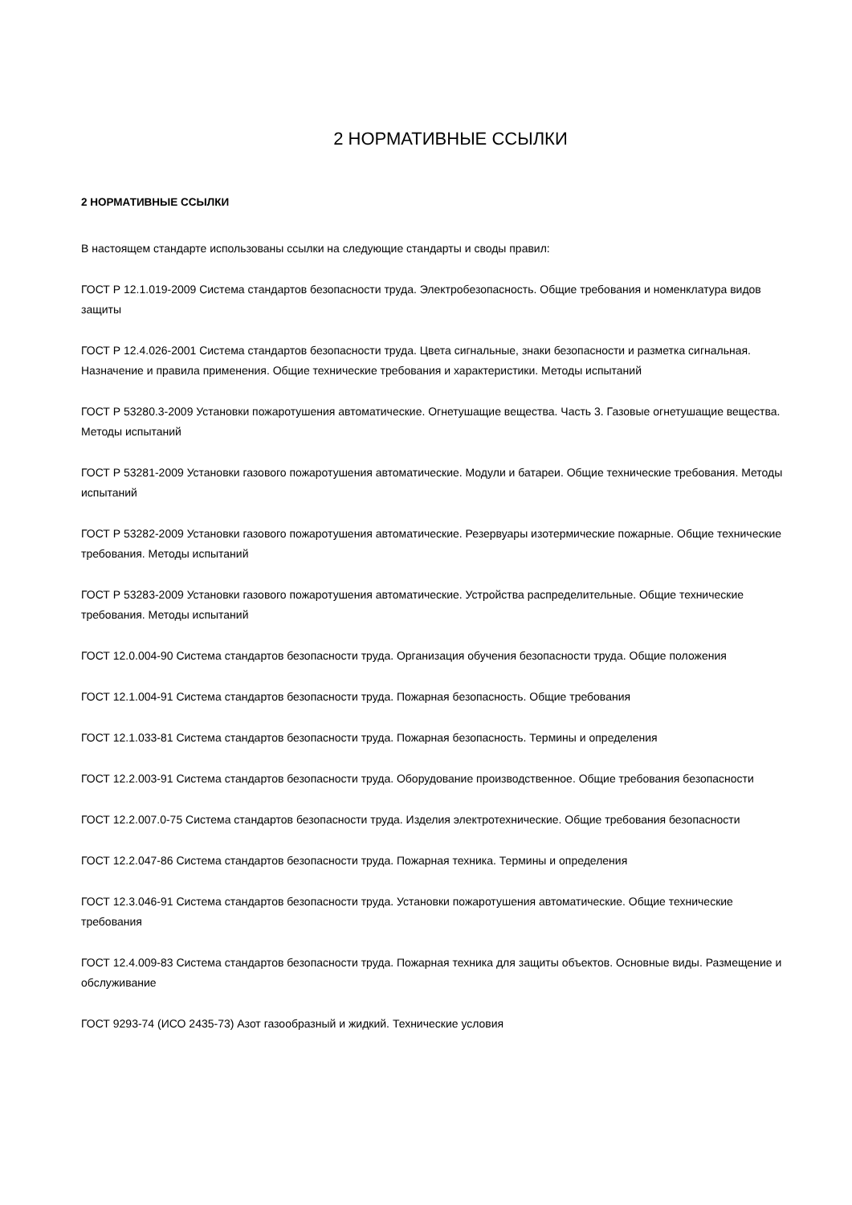2 НОРМАТИВНЫЕ ССЫЛКИ
2 НОРМАТИВНЫЕ ССЫЛКИ
В настоящем стандарте использованы ссылки на следующие стандарты и своды правил:
ГОСТ Р 12.1.019-2009 Система стандартов безопасности труда. Электробезопасность. Общие требования и номенклатура видов защиты
ГОСТ Р 12.4.026-2001 Система стандартов безопасности труда. Цвета сигнальные, знаки безопасности и разметка сигнальная. Назначение и правила применения. Общие технические требования и характеристики. Методы испытаний
ГОСТ Р 53280.3-2009 Установки пожаротушения автоматические. Огнетушащие вещества. Часть 3. Газовые огнетушащие вещества. Методы испытаний
ГОСТ Р 53281-2009 Установки газового пожаротушения автоматические. Модули и батареи. Общие технические требования. Методы испытаний
ГОСТ Р 53282-2009 Установки газового пожаротушения автоматические. Резервуары изотермические пожарные. Общие технические требования. Методы испытаний
ГОСТ Р 53283-2009 Установки газового пожаротушения автоматические. Устройства распределительные. Общие технические требования. Методы испытаний
ГОСТ 12.0.004-90 Система стандартов безопасности труда. Организация обучения безопасности труда. Общие положения
ГОСТ 12.1.004-91 Система стандартов безопасности труда. Пожарная безопасность. Общие требования
ГОСТ 12.1.033-81 Система стандартов безопасности труда. Пожарная безопасность. Термины и определения
ГОСТ 12.2.003-91 Система стандартов безопасности труда. Оборудование производственное. Общие требования безопасности
ГОСТ 12.2.007.0-75 Система стандартов безопасности труда. Изделия электротехнические. Общие требования безопасности
ГОСТ 12.2.047-86 Система стандартов безопасности труда. Пожарная техника. Термины и определения
ГОСТ 12.3.046-91 Система стандартов безопасности труда. Установки пожаротушения автоматические. Общие технические требования
ГОСТ 12.4.009-83 Система стандартов безопасности труда. Пожарная техника для защиты объектов. Основные виды. Размещение и обслуживание
ГОСТ 9293-74 (ИСО 2435-73) Азот газообразный и жидкий. Технические условия